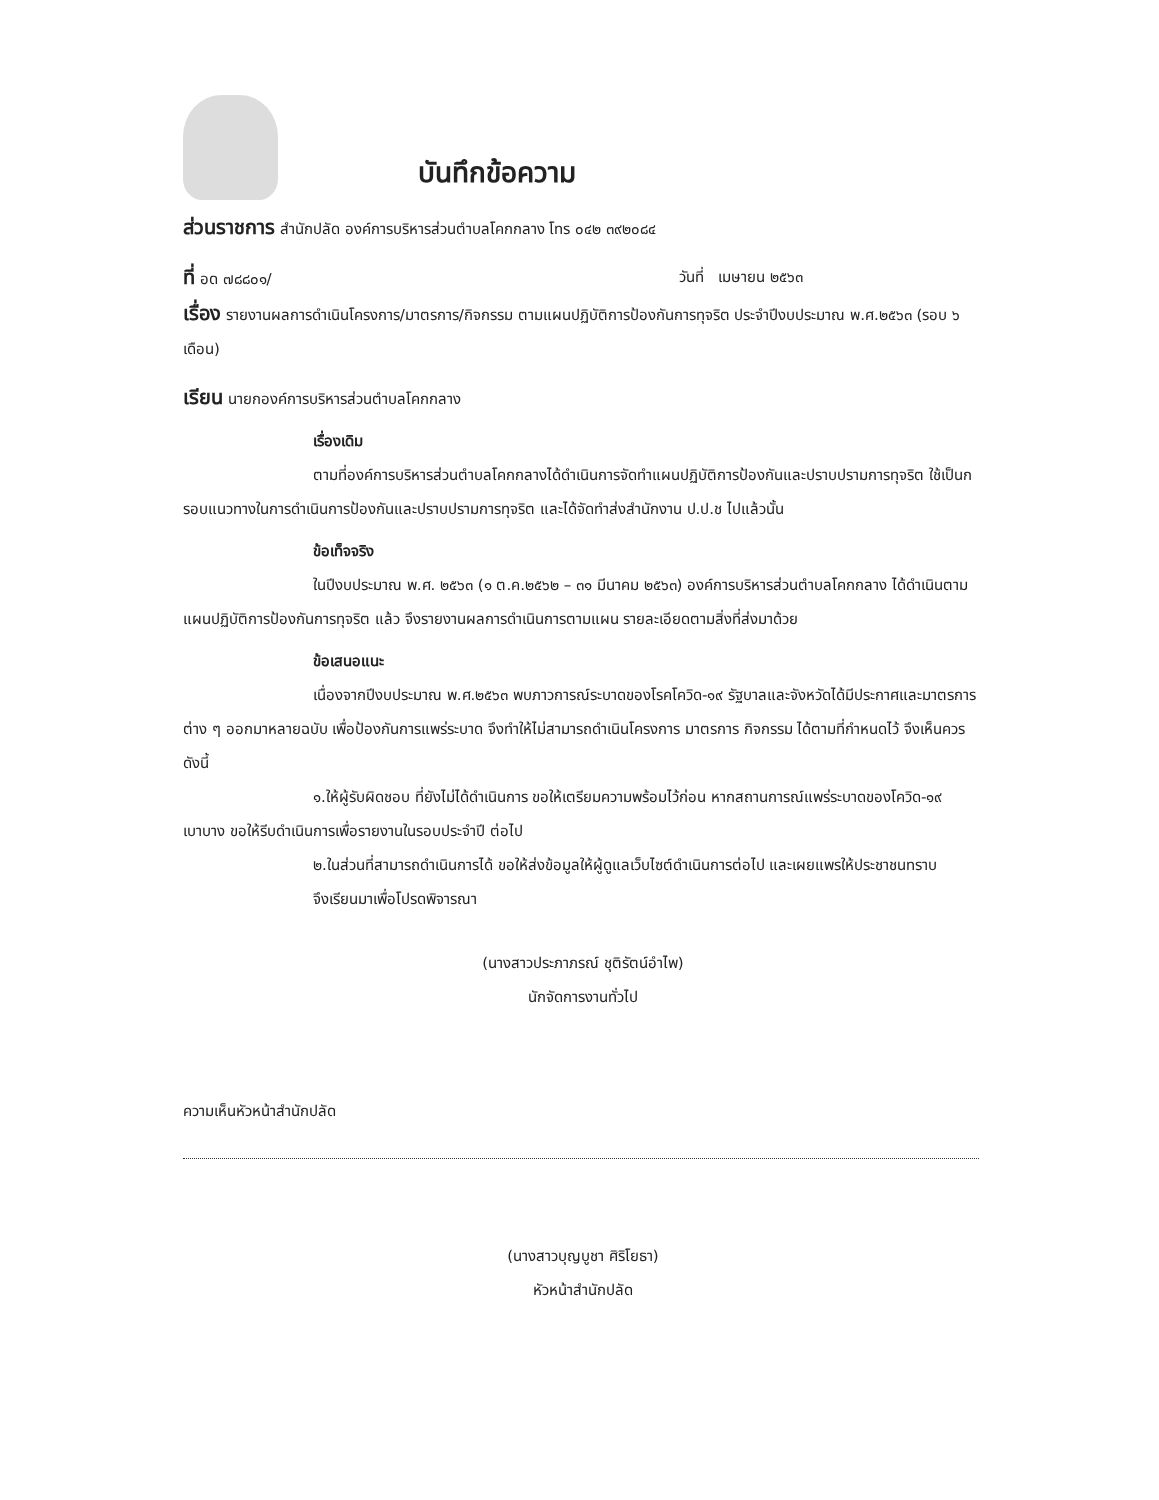บันทึกข้อความ
ส่วนราชการ สำนักปลัด องค์การบริหารส่วนตำบลโคกกลาง โทร ๐๔๒ ๓๙๒๐๘๔
ที่ อด ๗๘๘๐๑/ วันที่ เมษายน ๒๕๖๓
เรื่อง รายงานผลการดำเนินโครงการ/มาตรการ/กิจกรรม ตามแผนปฏิบัติการป้องกันการทุจริต ประจำปีงบประมาณ พ.ศ.๒๕๖๓ (รอบ ๖ เดือน)
เรียน นายกองค์การบริหารส่วนตำบลโคกกลาง
เรื่องเดิม
ตามที่องค์การบริหารส่วนตำบลโคกกลางได้ดำเนินการจัดทำแผนปฏิบัติการป้องกันและปราบปรามการทุจริต ใช้เป็นกรอบแนวทางในการดำเนินการป้องกันและปราบปรามการทุจริต และได้จัดทำส่งสำนักงาน ป.ป.ช ไปแล้วนั้น
ข้อเท็จจริง
ในปีงบประมาณ พ.ศ. ๒๕๖๓ (๑ ต.ค.๒๕๖๒ – ๓๑ มีนาคม ๒๕๖๓) องค์การบริหารส่วนตำบลโคกกลาง ได้ดำเนินตามแผนปฏิบัติการป้องกันการทุจริต แล้ว จึงรายงานผลการดำเนินการตามแผน รายละเอียดตามสิ่งที่ส่งมาด้วย
ข้อเสนอแนะ
เนื่องจากปีงบประมาณ พ.ศ.๒๕๖๓ พบภาวการณ์ระบาดของโรคโควิด-๑๙ รัฐบาลและจังหวัดได้มีประกาศและมาตรการต่าง ๆ ออกมาหลายฉบับ เพื่อป้องกันการแพร่ระบาด จึงทำให้ไม่สามารถดำเนินโครงการ มาตรการ กิจกรรม ได้ตามที่กำหนดไว้ จึงเห็นควร ดังนี้
๑.ให้ผู้รับผิดชอบ ที่ยังไม่ได้ดำเนินการ ขอให้เตรียมความพร้อมไว้ก่อน หากสถานการณ์แพร่ระบาดของโควิด-๑๙ เบาบาง ขอให้รีบดำเนินการเพื่อรายงานในรอบประจำปี ต่อไป
๒.ในส่วนที่สามารถดำเนินการได้ ขอให้ส่งข้อมูลให้ผู้ดูแลเว็บไซต์ดำเนินการต่อไป และเผยแพรให้ประชาชนทราบ
จึงเรียนมาเพื่อโปรดพิจารณา
(นางสาวประภาภรณ์ ชุติรัตน์อำไพ)
นักจัดการงานทั่วไป
ความเห็นหัวหน้าสำนักปลัด
(นางสาวบุญบูชา ศิริโยธา)
หัวหน้าสำนักปลัด